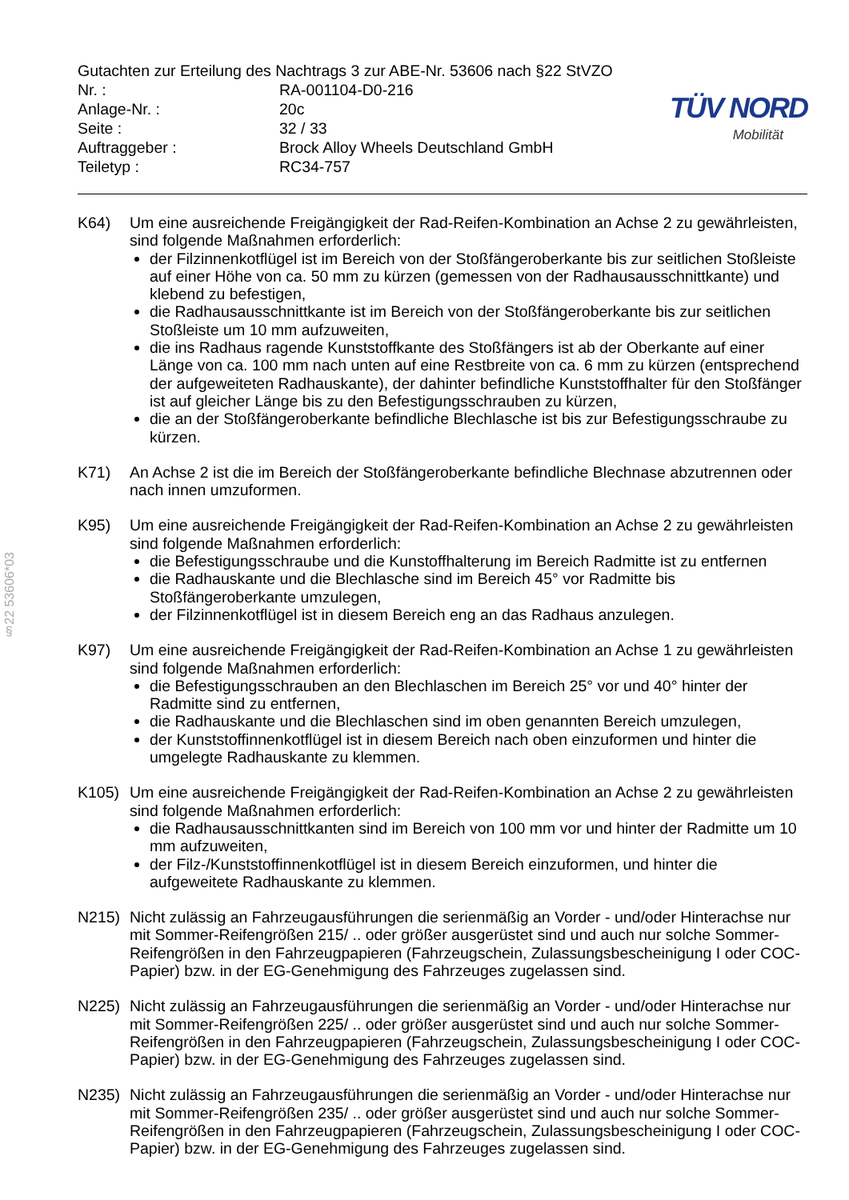§22 53606*03
Gutachten zur Erteilung des Nachtrags 3 zur ABE-Nr. 53606 nach §22 StVZO
| Nr. : | RA-001104-D0-216 |
| Anlage-Nr. : | 20c |
| Seite : | 32 / 33 |
| Auftraggeber : | Brock Alloy Wheels Deutschland GmbH |
| Teiletyp : | RC34-757 |
TÜV NORD
Mobilität
K64) Um eine ausreichende Freigängigkeit der Rad-Reifen-Kombination an Achse 2 zu gewährleisten, sind folgende Maßnahmen erforderlich:
der Filzinnenkotflügel ist im Bereich von der Stoßfängeroberkante bis zur seitlichen Stoßleiste auf einer Höhe von ca. 50 mm zu kürzen (gemessen von der Radhausausschnittkante) und klebend zu befestigen,
die Radhausausschnittkante ist im Bereich von der Stoßfängeroberkante bis zur seitlichen Stoßleiste um 10 mm aufzuweiten,
die ins Radhaus ragende Kunststoffkante des Stoßfängers ist ab der Oberkante auf einer Länge von ca. 100 mm nach unten auf eine Restbreite von ca. 6 mm zu kürzen (entsprechend der aufgeweiteten Radhauskante), der dahinter befindliche Kunststoffhalter für den Stoßfänger ist auf gleicher Länge bis zu den Befestigungsschrauben zu kürzen,
die an der Stoßfängeroberkante befindliche Blechlasche ist bis zur Befestigungsschraube zu kürzen.
K71) An Achse 2 ist die im Bereich der Stoßfängeroberkante befindliche Blechnase abzutrennen oder nach innen umzuformen.
K95) Um eine ausreichende Freigängigkeit der Rad-Reifen-Kombination an Achse 2 zu gewährleisten sind folgende Maßnahmen erforderlich:
die Befestigungsschraube und die Kunstoffhalterung im Bereich Radmitte ist zu entfernen
die Radhauskante und die Blechlasche sind im Bereich 45° vor Radmitte bis Stoßfängeroberkante umzulegen,
der Filzinnenkotflügel ist in diesem Bereich eng an das Radhaus anzulegen.
K97) Um eine ausreichende Freigängigkeit der Rad-Reifen-Kombination an Achse 1 zu gewährleisten sind folgende Maßnahmen erforderlich:
die Befestigungsschrauben an den Blechlaschen im Bereich 25° vor und 40° hinter der Radmitte sind zu entfernen,
die Radhauskante und die Blechlaschen sind im oben genannten Bereich umzulegen,
der Kunststoffinnenkotflügel ist in diesem Bereich nach oben einzuformen und hinter die umgelegte Radhauskante zu klemmen.
K105) Um eine ausreichende Freigängigkeit der Rad-Reifen-Kombination an Achse 2 zu gewährleisten sind folgende Maßnahmen erforderlich:
die Radhausausschnittkanten sind im Bereich von 100 mm vor und hinter der Radmitte um 10 mm aufzuweiten,
der Filz-/Kunststoffinnenkotflügel ist in diesem Bereich einzuformen, und hinter die aufgeweitete Radhauskante zu klemmen.
N215) Nicht zulässig an Fahrzeugausführungen die serienmäßig an Vorder - und/oder Hinterachse nur mit Sommer-Reifengrößen 215/ .. oder größer ausgerüstet sind und auch nur solche Sommer-Reifengrößen in den Fahrzeugpapieren (Fahrzeugschein, Zulassungsbescheinigung I oder COC- Papier) bzw. in der EG-Genehmigung des Fahrzeuges zugelassen sind.
N225) Nicht zulässig an Fahrzeugausführungen die serienmäßig an Vorder - und/oder Hinterachse nur mit Sommer-Reifengrößen 225/ .. oder größer ausgerüstet sind und auch nur solche Sommer-Reifengrößen in den Fahrzeugpapieren (Fahrzeugschein, Zulassungsbescheinigung I oder COC- Papier) bzw. in der EG-Genehmigung des Fahrzeuges zugelassen sind.
N235) Nicht zulässig an Fahrzeugausführungen die serienmäßig an Vorder - und/oder Hinterachse nur mit Sommer-Reifengrößen 235/ .. oder größer ausgerüstet sind und auch nur solche Sommer-Reifengrößen in den Fahrzeugpapieren (Fahrzeugschein, Zulassungsbescheinigung I oder COC- Papier) bzw. in der EG-Genehmigung des Fahrzeuges zugelassen sind.